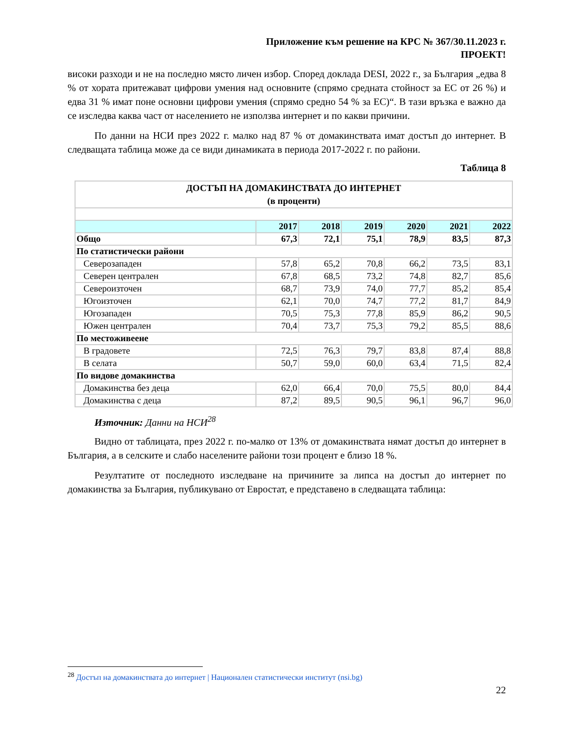Приложение към решение на КРС № 367/30.11.2023 г.
ПРОЕКТ!
високи разходи и не на последно място личен избор. Според доклада DESI, 2022 г., за България „едва 8 % от хората притежават цифрови умения над основните (спрямо средната стойност за ЕС от 26 %) и едва 31 % имат поне основни цифрови умения (спрямо средно 54 % за ЕС)“. В тази връзка е важно да се изследва каква част от населението не използва интернет и по какви причини.
По данни на НСИ през 2022 г. малко над 87 % от домакинствата имат достъп до интернет. В следващата таблица може да се види динамиката в периода 2017-2022 г. по райони.
Таблица 8
| ДОСТЪП НА ДОМАКИНСТВАТА ДО ИНТЕРНЕТ (в проценти) | | | | | | |
| | 2017 | 2018 | 2019 | 2020 | 2021 | 2022 |
| Общо | 67,3 | 72,1 | 75,1 | 78,9 | 83,5 | 87,3 |
| По статистически райони | | | | | | |
| Северозападен | 57,8 | 65,2 | 70,8 | 66,2 | 73,5 | 83,1 |
| Северен централен | 67,8 | 68,5 | 73,2 | 74,8 | 82,7 | 85,6 |
| Североизточен | 68,7 | 73,9 | 74,0 | 77,7 | 85,2 | 85,4 |
| Югоизточен | 62,1 | 70,0 | 74,7 | 77,2 | 81,7 | 84,9 |
| Югозападен | 70,5 | 75,3 | 77,8 | 85,9 | 86,2 | 90,5 |
| Южен централен | 70,4 | 73,7 | 75,3 | 79,2 | 85,5 | 88,6 |
| По местоживеене | | | | | | |
| В градовете | 72,5 | 76,3 | 79,7 | 83,8 | 87,4 | 88,8 |
| В селата | 50,7 | 59,0 | 60,0 | 63,4 | 71,5 | 82,4 |
| По видове домакинства | | | | | | |
| Домакинства без деца | 62,0 | 66,4 | 70,0 | 75,5 | 80,0 | 84,4 |
| Домакинства с деца | 87,2 | 89,5 | 90,5 | 96,1 | 96,7 | 96,0 |
Източник: Данни на НСИ<sup>28</sup>
Видно от таблицата, през 2022 г. по-малко от 13% от домакинствата нямат достъп до интернет в България, а в селските и слабо населените райони този процент е близо 18 %.
Резултатите от последното изследване на причините за липса на достъп до интернет по домакинства за България, публикувано от Евростат, е представено в следващата таблица:
<sup>28</sup> Достъп на домакинствата до интернет | Национален статистически институт (nsi.bg)
22